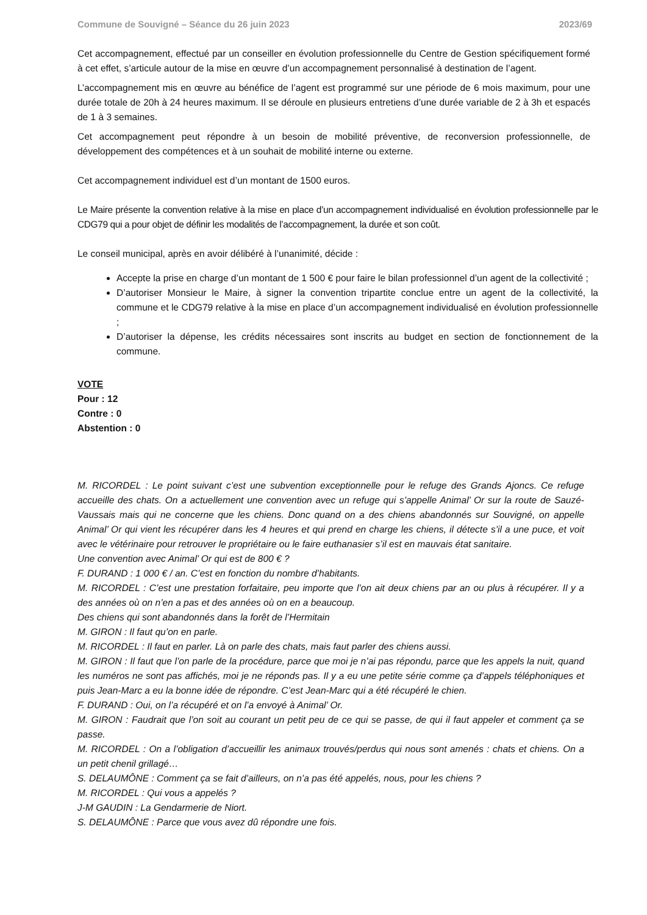Commune de Souvigné – Séance du 26 juin 2023 2023/69
Cet accompagnement, effectué par un conseiller en évolution professionnelle du Centre de Gestion spécifiquement formé à cet effet, s’articule autour de la mise en œuvre d’un accompagnement personnalisé à destination de l’agent.
L’accompagnement mis en œuvre au bénéfice de l’agent est programmé sur une période de 6 mois maximum, pour une durée totale de 20h à 24 heures maximum. Il se déroule en plusieurs entretiens d’une durée variable de 2 à 3h et espacés de 1 à 3 semaines.
Cet accompagnement peut répondre à un besoin de mobilité préventive, de reconversion professionnelle, de développement des compétences et à un souhait de mobilité interne ou externe.
Cet accompagnement individuel est d’un montant de 1500 euros.
Le Maire présente la convention relative à la mise en place d’un accompagnement individualisé en évolution professionnelle par le CDG79 qui a pour objet de définir les modalités de l’accompagnement, la durée et son coût.
Le conseil municipal, après en avoir délibéré à l’unanimité, décide :
Accepte la prise en charge d’un montant de 1 500 € pour faire le bilan professionnel d’un agent de la collectivité ;
D’autoriser Monsieur le Maire, à signer la convention tripartite conclue entre un agent de la collectivité, la commune et le CDG79 relative à la mise en place d’un accompagnement individualisé en évolution professionnelle ;
D’autoriser la dépense, les crédits nécessaires sont inscrits au budget en section de fonctionnement de la commune.
VOTE
Pour : 12
Contre : 0
Abstention : 0
M. RICORDEL : Le point suivant c’est une subvention exceptionnelle pour le refuge des Grands Ajoncs. Ce refuge accueille des chats. On a actuellement une convention avec un refuge qui s’appelle Animal’ Or sur la route de Sauzé-Vaussais mais qui ne concerne que les chiens. Donc quand on a des chiens abandonnés sur Souvigné, on appelle Animal’ Or qui vient les récupérer dans les 4 heures et qui prend en charge les chiens, il détecte s’il a une puce, et voit avec le vétérinaire pour retrouver le propriétaire ou le faire euthanasier s’il est en mauvais état sanitaire.
Une convention avec Animal’ Or qui est de 800 € ?
F. DURAND : 1 000 € / an. C’est en fonction du nombre d’habitants.
M. RICORDEL : C’est une prestation forfaitaire, peu importe que l’on ait deux chiens par an ou plus à récupérer. Il y a des années où on n’en a pas et des années où on en a beaucoup.
Des chiens qui sont abandonnés dans la forêt de l’Hermitain
M. GIRON : Il faut qu’on en parle.
M. RICORDEL : Il faut en parler. Là on parle des chats, mais faut parler des chiens aussi.
M. GIRON : Il faut que l’on parle de la procédure, parce que moi je n’ai pas répondu, parce que les appels la nuit, quand les numéros ne sont pas affichés, moi je ne réponds pas. Il y a eu une petite série comme ça d’appels téléphoniques et puis Jean-Marc a eu la bonne idée de répondre. C’est Jean-Marc qui a été récupéré le chien.
F. DURAND : Oui, on l’a récupéré et on l’a envoyé à Animal’ Or.
M. GIRON : Faudrait que l’on soit au courant un petit peu de ce qui se passe, de qui il faut appeler et comment ça se passe.
M. RICORDEL : On a l’obligation d’accueillir les animaux trouvés/perdus qui nous sont amenés : chats et chiens. On a un petit chenil grillagé…
S. DELAUMÔNE : Comment ça se fait d’ailleurs, on n’a pas été appelés, nous, pour les chiens ?
M. RICORDEL : Qui vous a appelés ?
J-M GAUDIN : La Gendarmerie de Niort.
S. DELAUMÔNE : Parce que vous avez dû répondre une fois.